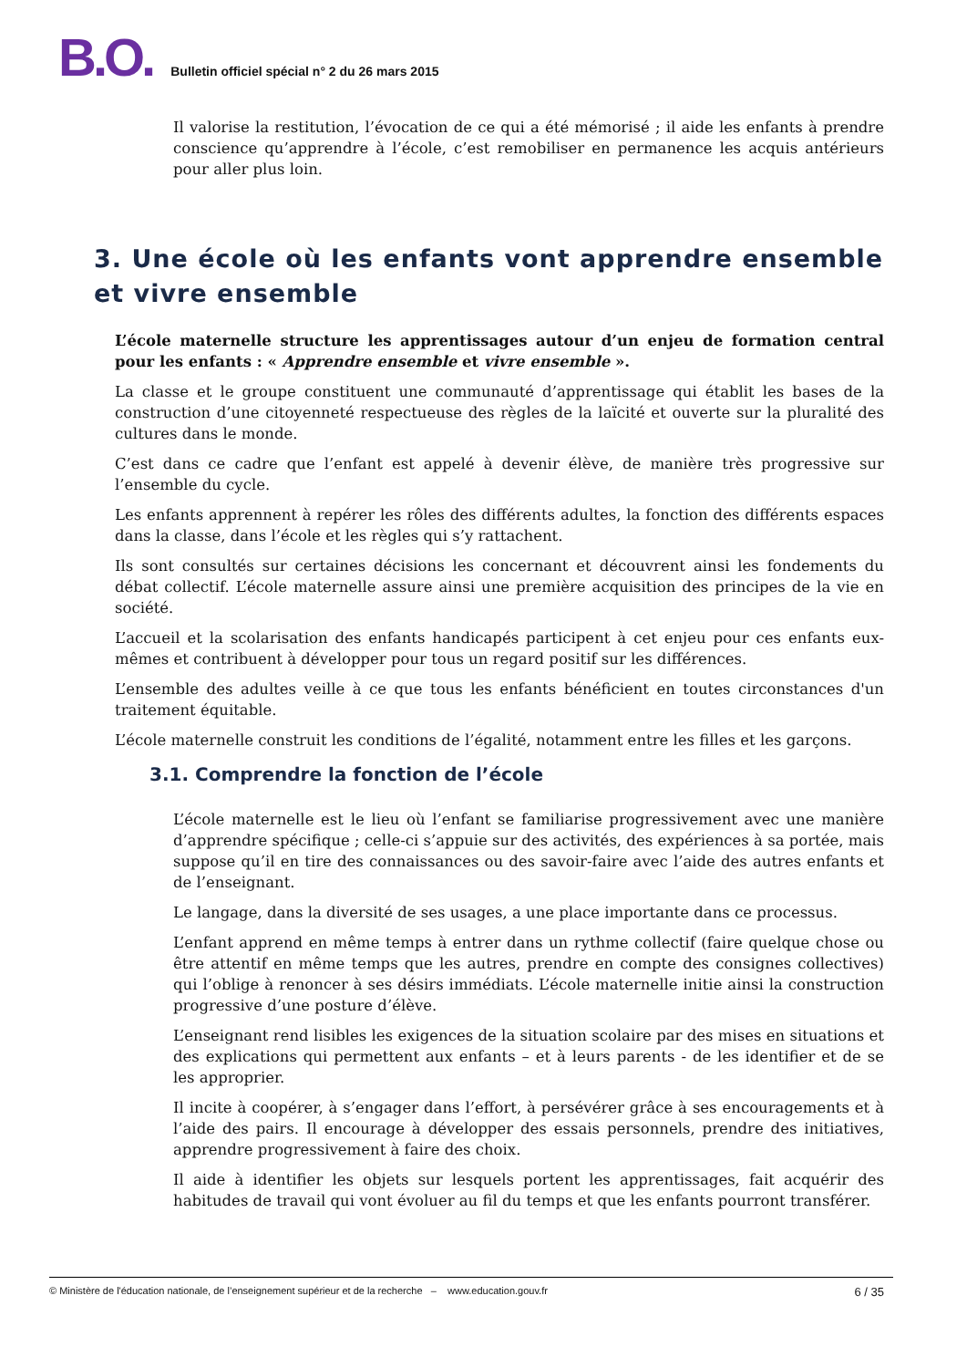B.O. Bulletin officiel spécial n° 2 du 26 mars 2015
Il valorise la restitution, l’évocation de ce qui a été mémorisé ; il aide les enfants à prendre conscience qu’apprendre à l’école, c’est remobiliser en permanence les acquis antérieurs pour aller plus loin.
3. Une école où les enfants vont apprendre ensemble et vivre ensemble
L’école maternelle structure les apprentissages autour d’un enjeu de formation central pour les enfants : « Apprendre ensemble et vivre ensemble ».
La classe et le groupe constituent une communauté d’apprentissage qui établit les bases de la construction d’une citoyenneté respectueuse des règles de la laïcité et ouverte sur la pluralité des cultures dans le monde.
C’est dans ce cadre que l’enfant est appelé à devenir élève, de manière très progressive sur l’ensemble du cycle.
Les enfants apprennent à repérer les rôles des différents adultes, la fonction des différents espaces dans la classe, dans l’école et les règles qui s’y rattachent.
Ils sont consultés sur certaines décisions les concernant et découvrent ainsi les fondements du débat collectif. L’école maternelle assure ainsi une première acquisition des principes de la vie en société.
L’accueil et la scolarisation des enfants handicapés participent à cet enjeu pour ces enfants eux-mêmes et contribuent à développer pour tous un regard positif sur les différences.
L’ensemble des adultes veille à ce que tous les enfants bénéficient en toutes circonstances d'un traitement équitable.
L’école maternelle construit les conditions de l’égalité, notamment entre les filles et les garçons.
3.1. Comprendre la fonction de l’école
L’école maternelle est le lieu où l’enfant se familiarise progressivement avec une manière d’apprendre spécifique ; celle-ci s’appuie sur des activités, des expériences à sa portée, mais suppose qu’il en tire des connaissances ou des savoir-faire avec l’aide des autres enfants et de l’enseignant.
Le langage, dans la diversité de ses usages, a une place importante dans ce processus.
L’enfant apprend en même temps à entrer dans un rythme collectif (faire quelque chose ou être attentif en même temps que les autres, prendre en compte des consignes collectives) qui l’oblige à renoncer à ses désirs immédiats. L’école maternelle initie ainsi la construction progressive d’une posture d’élève.
L’enseignant rend lisibles les exigences de la situation scolaire par des mises en situations et des explications qui permettent aux enfants – et à leurs parents - de les identifier et de se les approprier.
Il incite à coopérer, à s’engager dans l’effort, à persévérer grâce à ses encouragements et à l’aide des pairs. Il encourage à développer des essais personnels, prendre des initiatives, apprendre progressivement à faire des choix.
Il aide à identifier les objets sur lesquels portent les apprentissages, fait acquérir des habitudes de travail qui vont évoluer au fil du temps et que les enfants pourront transférer.
© Ministère de l'éducation nationale, de l’enseignement supérieur et de la recherche – www.education.gouv.fr 6 / 35